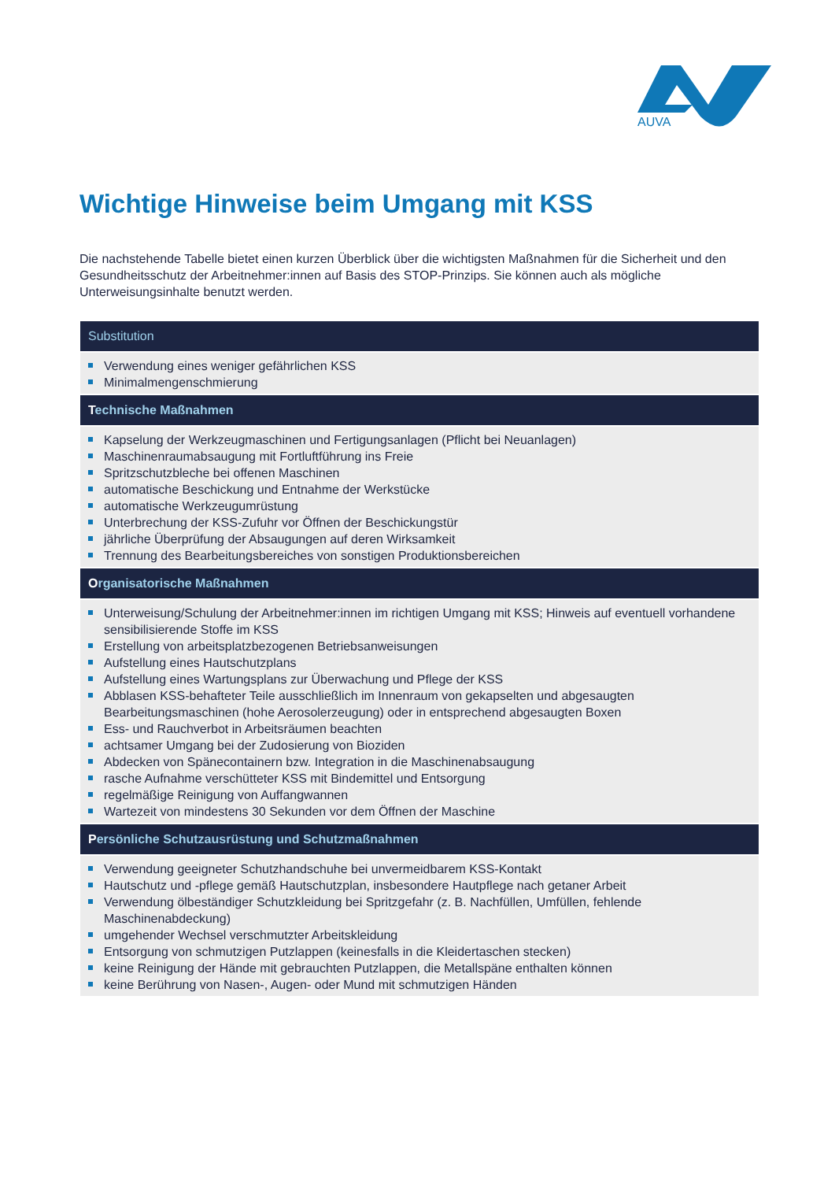AUVA
Wichtige Hinweise beim Umgang mit KSS
Die nachstehende Tabelle bietet einen kurzen Überblick über die wichtigsten Maßnahmen für die Sicherheit und den Gesundheitsschutz der Arbeitnehmer:innen auf Basis des STOP-Prinzips. Sie können auch als mögliche Unterweisungsinhalte benutzt werden.
| Substitution |
| --- |
| Verwendung eines weniger gefährlichen KSS Minimalmengenschmierung |
| T echnische Maßnahmen |
| Kapselung der Werkzeugmaschinen und Fertigungsanlagen (Pflicht bei Neuanlagen) Maschinenraumabsaugung mit Fortluftführung ins Freie Spritzschutzbleche bei offenen Maschinen automatische Beschickung und Entnahme der Werkstücke automatische Werkzeugumrüstung Unterbrechung der KSS-Zufuhr vor Öffnen der Beschickungstür jährliche Überprüfung der Absaugungen auf deren Wirksamkeit Trennung des Bearbeitungsbereiches von sonstigen Produktionsbereichen |
| O rganisatorische Maßnahmen |
| Unterweisung/Schulung der Arbeitnehmer:innen im richtigen Umgang mit KSS; Hinweis auf eventuell vorhandene sensibilisierende Stoffe im KSS Erstellung von arbeitsplatzbezogenen Betriebsanweisungen Aufstellung eines Hautschutzplans Aufstellung eines Wartungsplans zur Überwachung und Pflege der KSS Abblasen KSS-behafteter Teile ausschließlich im Innenraum von gekapselten und abgesaugten Bearbeitungsmaschinen (hohe Aerosolerzeugung) oder in entsprechend abgesaugten Boxen Ess- und Rauchverbot in Arbeitsräumen beachten achtsamer Umgang bei der Zudosierung von Bioziden Abdecken von Spänecontainern bzw. Integration in die Maschinenabsaugung rasche Aufnahme verschütteter KSS mit Bindemittel und Entsorgung regelmäßige Reinigung von Auffangwannen Wartezeit von mindestens 30 Sekunden vor dem Öffnen der Maschine |
| P ersönliche Schutzausrüstung und Schutzmaßnahmen |
| Verwendung geeigneter Schutzhandschuhe bei unvermeidbarem KSS-Kontakt Hautschutz und -pflege gemäß Hautschutzplan, insbesondere Hautpflege nach getaner Arbeit Verwendung ölbeständiger Schutzkleidung bei Spritzgefahr (z. B. Nachfüllen, Umfüllen, fehlende Maschinenabdeckung) umgehender Wechsel verschmutzter Arbeitskleidung Entsorgung von schmutzigen Putzlappen (keinesfalls in die Kleidertaschen stecken) keine Reinigung der Hände mit gebrauchten Putzlappen, die Metallspäne enthalten können keine Berührung von Nasen-, Augen- oder Mund mit schmutzigen Händen |